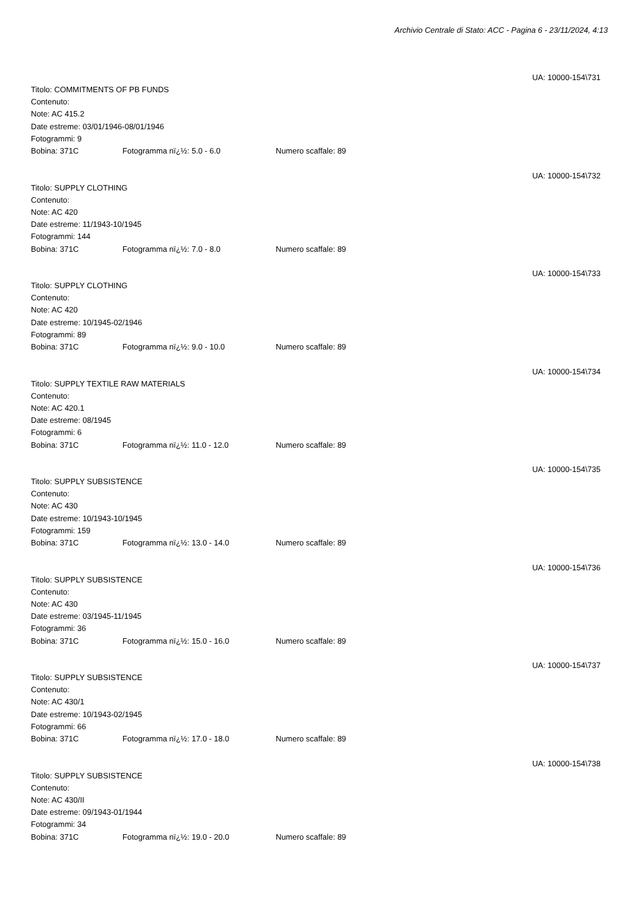Archivio Centrale di Stato: ACC - Pagina 6 - 23/11/2024, 4:13
UA: 10000-154\731
Titolo: COMMITMENTS OF PB FUNDS
Contenuto:
Note: AC 415.2
Date estreme: 03/01/1946-08/01/1946
Fotogrammi: 9
Bobina: 371C Fotogramma nï¿½: 5.0 - 6.0 Numero scaffale: 89
UA: 10000-154\732
Titolo: SUPPLY CLOTHING
Contenuto:
Note: AC 420
Date estreme: 11/1943-10/1945
Fotogrammi: 144
Bobina: 371C Fotogramma nï¿½: 7.0 - 8.0 Numero scaffale: 89
UA: 10000-154\733
Titolo: SUPPLY CLOTHING
Contenuto:
Note: AC 420
Date estreme: 10/1945-02/1946
Fotogrammi: 89
Bobina: 371C Fotogramma nï¿½: 9.0 - 10.0 Numero scaffale: 89
UA: 10000-154\734
Titolo: SUPPLY TEXTILE RAW MATERIALS
Contenuto:
Note: AC 420.1
Date estreme: 08/1945
Fotogrammi: 6
Bobina: 371C Fotogramma nï¿½: 11.0 - 12.0 Numero scaffale: 89
UA: 10000-154\735
Titolo: SUPPLY SUBSISTENCE
Contenuto:
Note: AC 430
Date estreme: 10/1943-10/1945
Fotogrammi: 159
Bobina: 371C Fotogramma nï¿½: 13.0 - 14.0 Numero scaffale: 89
UA: 10000-154\736
Titolo: SUPPLY SUBSISTENCE
Contenuto:
Note: AC 430
Date estreme: 03/1945-11/1945
Fotogrammi: 36
Bobina: 371C Fotogramma nï¿½: 15.0 - 16.0 Numero scaffale: 89
UA: 10000-154\737
Titolo: SUPPLY SUBSISTENCE
Contenuto:
Note: AC 430/1
Date estreme: 10/1943-02/1945
Fotogrammi: 66
Bobina: 371C Fotogramma nï¿½: 17.0 - 18.0 Numero scaffale: 89
UA: 10000-154\738
Titolo: SUPPLY SUBSISTENCE
Contenuto:
Note: AC 430/II
Date estreme: 09/1943-01/1944
Fotogrammi: 34
Bobina: 371C Fotogramma nï¿½: 19.0 - 20.0 Numero scaffale: 89